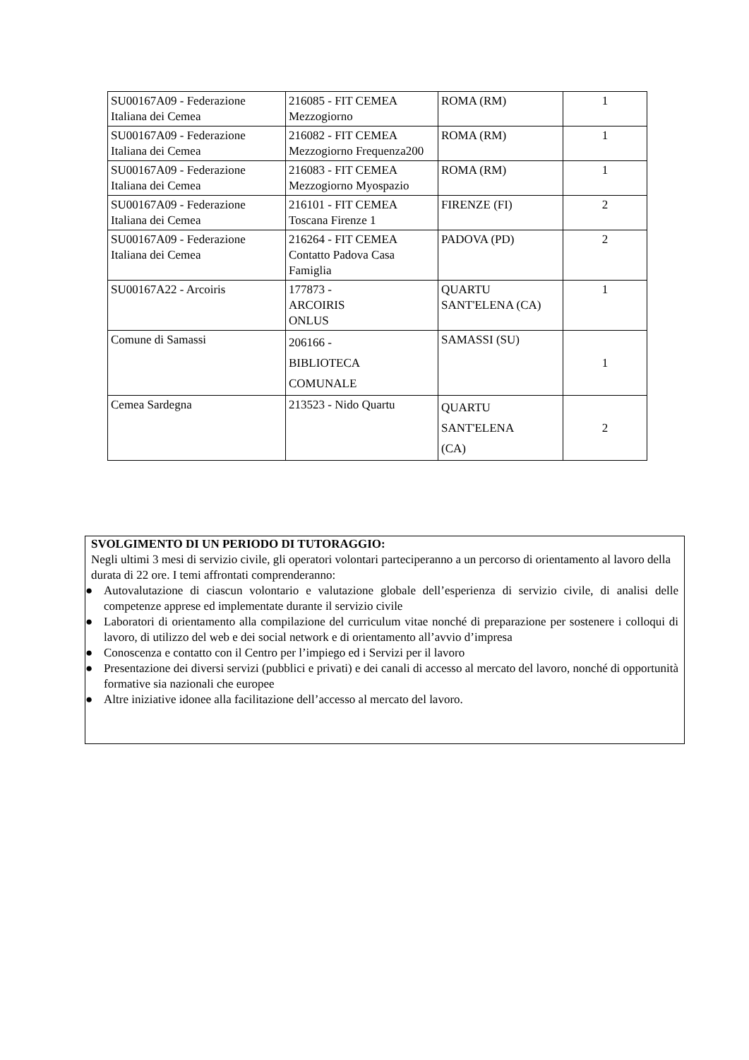| SU00167A09 - Federazione Italiana dei Cemea | 216085 - FIT CEMEA Mezzogiorno | ROMA (RM) | 1 |
| SU00167A09 - Federazione Italiana dei Cemea | 216082 - FIT CEMEA Mezzogiorno Frequenza200 | ROMA (RM) | 1 |
| SU00167A09 - Federazione Italiana dei Cemea | 216083 - FIT CEMEA Mezzogiorno Myospazio | ROMA (RM) | 1 |
| SU00167A09 - Federazione Italiana dei Cemea | 216101 - FIT CEMEA Toscana Firenze 1 | FIRENZE (FI) | 2 |
| SU00167A09 - Federazione Italiana dei Cemea | 216264 - FIT CEMEA Contatto Padova Casa Famiglia | PADOVA (PD) | 2 |
| SU00167A22 - Arcoiris | 177873 - ARCOIRIS ONLUS | QUARTU SANT'ELENA (CA) | 1 |
| Comune di Samassi | 206166 - BIBLIOTECA COMUNALE | SAMASSI (SU) | 1 |
| Cemea Sardegna | 213523 - Nido Quartu | QUARTU SANT'ELENA (CA) | 2 |
SVOLGIMENTO DI UN PERIODO DI TUTORAGGIO:
Negli ultimi 3 mesi di servizio civile, gli operatori volontari parteciperanno a un percorso di orientamento al lavoro della durata di 22 ore. I temi affrontati comprenderanno:
● Autovalutazione di ciascun volontario e valutazione globale dell’esperienza di servizio civile, di analisi delle competenze apprese ed implementate durante il servizio civile
● Laboratori di orientamento alla compilazione del curriculum vitae nonché di preparazione per sostenere i colloqui di lavoro, di utilizzo del web e dei social network e di orientamento all’avvio d’impresa
● Conoscenza e contatto con il Centro per l’impiego ed i Servizi per il lavoro
● Presentazione dei diversi servizi (pubblici e privati) e dei canali di accesso al mercato del lavoro, nonché di opportunità formative sia nazionali che europee
● Altre iniziative idonee alla facilitazione dell’accesso al mercato del lavoro.